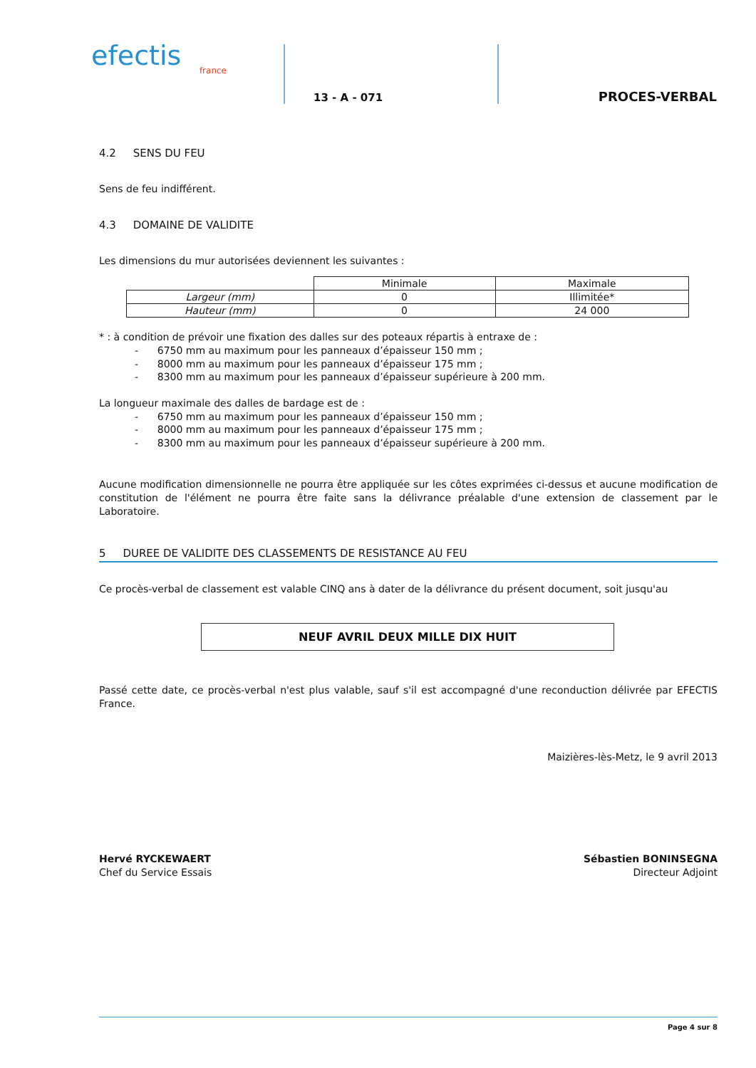efectis
france
13 - A - 071
PROCES-VERBAL
4.2 SENS DU FEU
Sens de feu indifférent.
4.3 DOMAINE DE VALIDITE
Les dimensions du mur autorisées deviennent les suivantes :
| | Minimale | Maximale |
| Largeur (mm) | 0 | Illimitée* |
| Hauteur (mm) | 0 | 24 000 |
* : à condition de prévoir une fixation des dalles sur des poteaux répartis à entraxe de :
- 6750 mm au maximum pour les panneaux d’épaisseur 150 mm ;
- 8000 mm au maximum pour les panneaux d’épaisseur 175 mm ;
- 8300 mm au maximum pour les panneaux d’épaisseur supérieure à 200 mm.
La longueur maximale des dalles de bardage est de :
- 6750 mm au maximum pour les panneaux d’épaisseur 150 mm ;
- 8000 mm au maximum pour les panneaux d’épaisseur 175 mm ;
- 8300 mm au maximum pour les panneaux d’épaisseur supérieure à 200 mm.
Aucune modification dimensionnelle ne pourra être appliquée sur les côtes exprimées ci-dessus et aucune modification de constitution de l'élément ne pourra être faite sans la délivrance préalable d'une extension de classement par le Laboratoire.
5 DUREE DE VALIDITE DES CLASSEMENTS DE RESISTANCE AU FEU
Ce procès-verbal de classement est valable CINQ ans à dater de la délivrance du présent document, soit jusqu'au
NEUF AVRIL DEUX MILLE DIX HUIT
Passé cette date, ce procès-verbal n'est plus valable, sauf s'il est accompagné d'une reconduction délivrée par EFECTIS France.
Maizières-lès-Metz, le 9 avril 2013
Hervé RYCKEWAERT
Chef du Service Essais
Sébastien BONINSEGNA
Directeur Adjoint
Page 4 sur 8